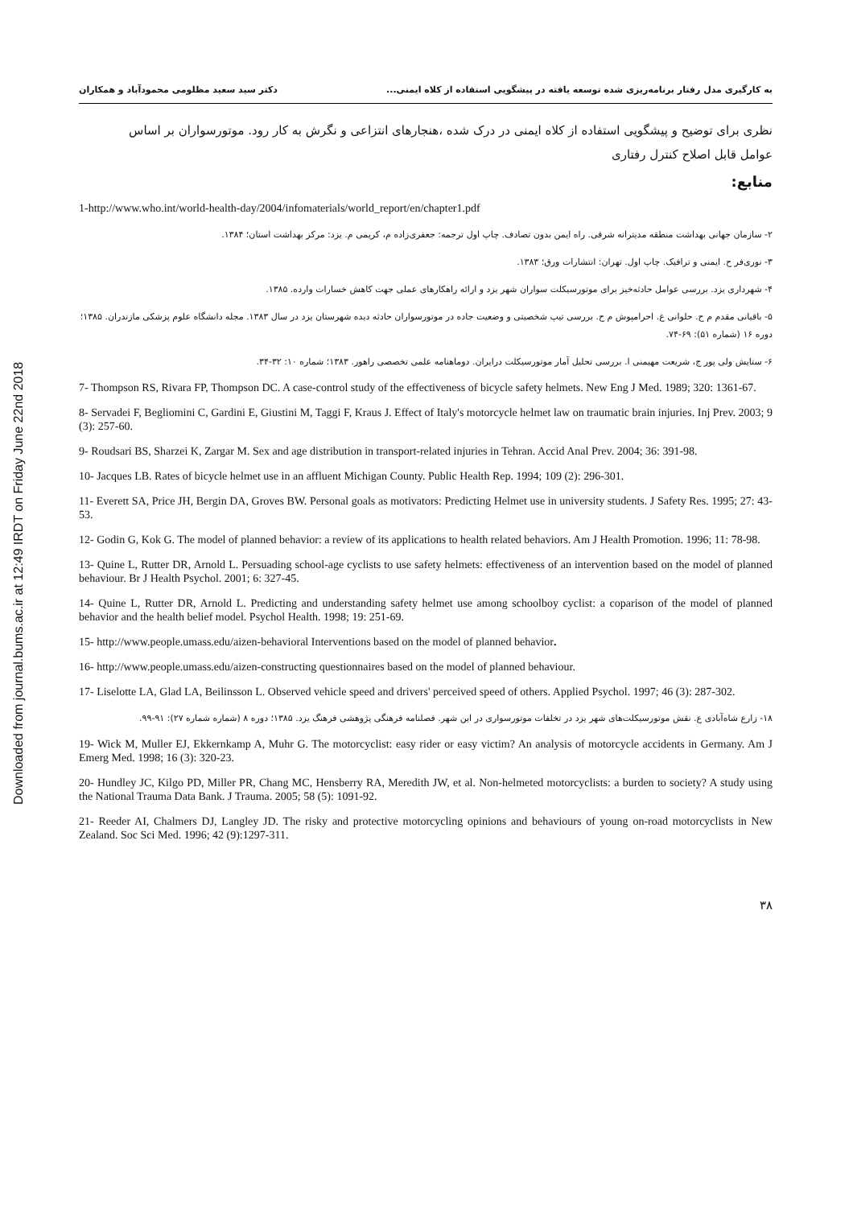Downloaded from journal.bums.ac.ir at 12:49 IRDT on Friday June 22nd 2018
به کارگیری مدل رفتار برنامه‌ریزی شده توسعه یافته در پیشگویی استفاده از کلاه ایمنی... دکتر سید سعید مظلومی محمودآباد و همکاران
نظری برای توضیح و پیشگویی استفاده از کلاه ایمنی در درک شده ،هنجارهای انتزاعی و نگرش به کار رود. موتورسواران بر اساس عوامل قابل اصلاح کنترل رفتاری
منابع:
1-http://www.who.int/world-health-day/2004/infomaterials/world_report/en/chapter1.pdf
۲- سازمان جهانی بهداشت منطقه مدیترانه شرقی. راه ایمن بدون تصادف. چاپ اول ترجمه: جعفری‌زاده م، کریمی م. یزد: مرکز بهداشت استان؛ ۱۳۸۴.
۳- نوری‌فر ح. ایمنی و ترافیک. چاپ اول. تهران: انتشارات ورق؛ ۱۳۸۳.
۴- شهرداری یزد. بررسی عوامل حادثه‌خیز برای موتورسیکلت سواران شهر یزد و ارائه راهکارهای عملی جهت کاهش خسارات وارده. ۱۳۸۵.
۵- باقیانی مقدم م ح. حلوانی غ. احرامپوش م ح. بررسی تیپ شخصیتی و وضعیت جاده در موتورسواران حادثه دیده شهرستان یزد در سال ۱۳۸۳. مجله دانشگاه علوم پزشکی مازندران. ۱۳۸۵؛ دوره ۱۶ (شماره ۵۱): ۶۹-۷۴.
۶- ستایش ولی پور ج، شریعت مهیمنی ا. بررسی تحلیل آمار موتورسیکلت درایران. دوماهنامه علمی تخصصی راهور. ۱۳۸۳؛ شماره ۱۰: ۳۲-۳۴.
7- Thompson RS, Rivara FP, Thompson DC. A case-control study of the effectiveness of bicycle safety helmets. New Eng J Med. 1989; 320: 1361-67.
8- Servadei F, Begliomini C, Gardini E, Giustini M, Taggi F, Kraus J. Effect of Italy's motorcycle helmet law on traumatic brain injuries. Inj Prev. 2003; 9 (3): 257-60.
9- Roudsari BS, Sharzei K, Zargar M. Sex and age distribution in transport-related injuries in Tehran. Accid Anal Prev. 2004; 36: 391-98.
10- Jacques LB. Rates of bicycle helmet use in an affluent Michigan County. Public Health Rep. 1994; 109 (2): 296-301.
11- Everett SA, Price JH, Bergin DA, Groves BW. Personal goals as motivators: Predicting Helmet use in university students. J Safety Res. 1995; 27: 43-53.
12- Godin G, Kok G. The model of planned behavior: a review of its applications to health related behaviors. Am J Health Promotion. 1996; 11: 78-98.
13- Quine L, Rutter DR, Arnold L. Persuading school-age cyclists to use safety helmets: effectiveness of an intervention based on the model of planned behaviour. Br J Health Psychol. 2001; 6: 327-45.
14- Quine L, Rutter DR, Arnold L. Predicting and understanding safety helmet use among schoolboy cyclist: a coparison of the model of planned behavior and the health belief model. Psychol Health. 1998; 19: 251-69.
15- http://www.people.umass.edu/aizen-behavioral Interventions based on the model of planned behavior.
16- http://www.people.umass.edu/aizen-constructing questionnaires based on the model of planned behaviour.
17- Liselotte LA, Glad LA, Beilinsson L. Observed vehicle speed and drivers' perceived speed of others. Applied Psychol. 1997; 46 (3): 287-302.
۱۸- زارع شاه‌آبادی ع. نقش موتورسیکلت‌های شهر یزد در تخلفات موتورسواری در این شهر. فصلنامه فرهنگی پژوهشی فرهنگ یزد. ۱۳۸۵؛ دوره ۸ (شماره شماره ۲۷): ۹۱-۹۹.
19- Wick M, Muller EJ, Ekkernkamp A, Muhr G. The motorcyclist: easy rider or easy victim? An analysis of motorcycle accidents in Germany. Am J Emerg Med. 1998; 16 (3): 320-23.
20- Hundley JC, Kilgo PD, Miller PR, Chang MC, Hensberry RA, Meredith JW, et al. Non-helmeted motorcyclists: a burden to society? A study using the National Trauma Data Bank. J Trauma. 2005; 58 (5): 1091-92.
21- Reeder AI, Chalmers DJ, Langley JD. The risky and protective motorcycling opinions and behaviours of young on-road motorcyclists in New Zealand. Soc Sci Med. 1996; 42 (9):1297-311.
۳۸